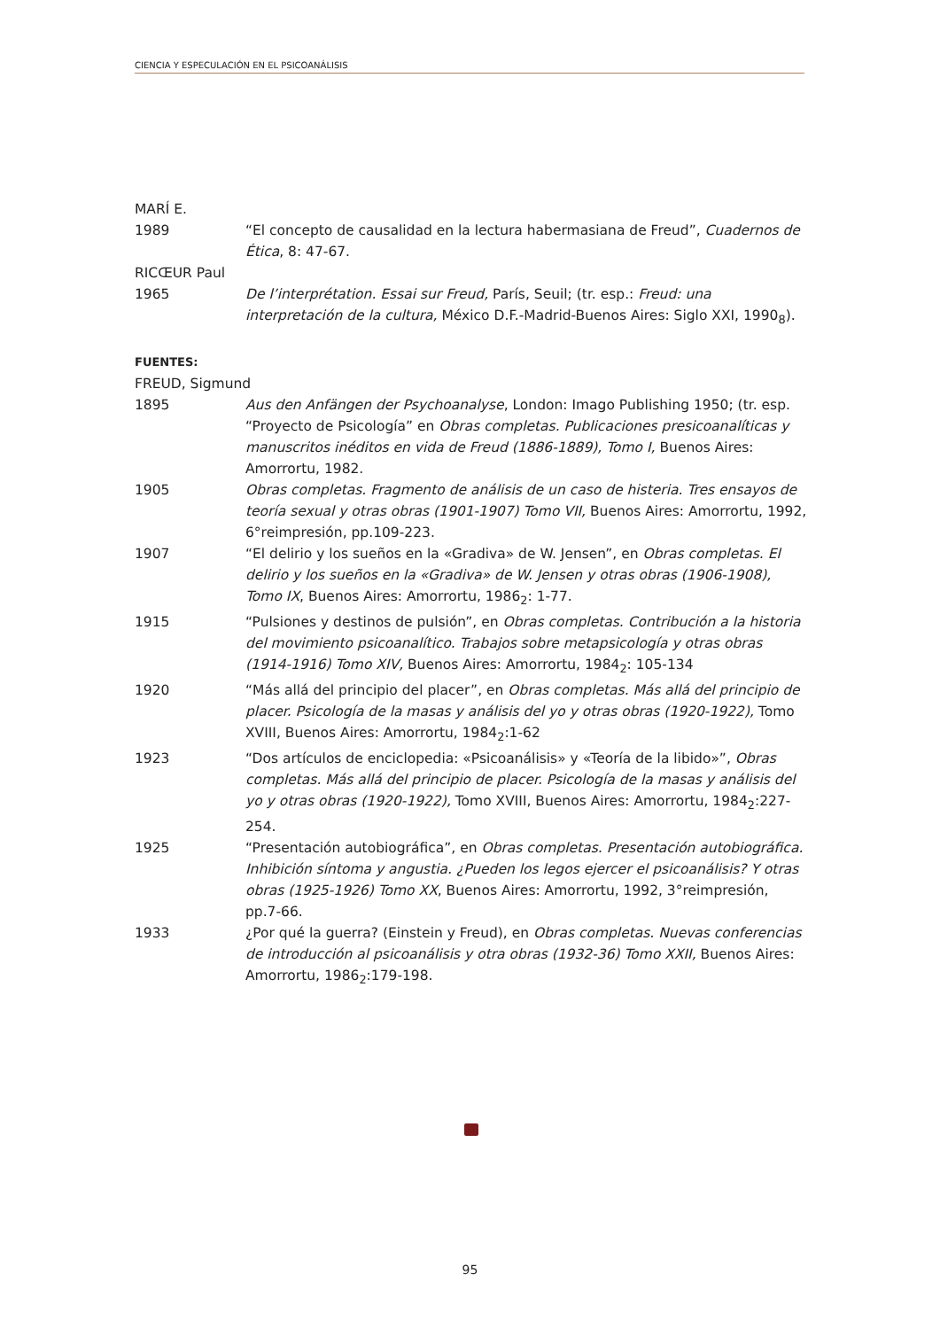CIENCIA Y ESPECULACIÓN EN EL PSICOANÁLISIS
MARÍ E.
1989 “El concepto de causalidad en la lectura habermasiana de Freud”, Cuadernos de Ética, 8: 47-67.
RICŒUR Paul
1965 De l’interprétation. Essai sur Freud, París, Seuil; (tr. esp.: Freud: una interpretación de la cultura, México D.F.-Madrid-Buenos Aires: Siglo XXI, 1990<sub>8</sub>).
FUENTES:
FREUD, Sigmund
1895 Aus den Anfängen der Psychoanalyse, London: Imago Publishing 1950; (tr. esp. “Proyecto de Psicología” en Obras completas. Publicaciones presicoanalíticas y manuscritos inéditos en vida de Freud (1886-1889), Tomo I, Buenos Aires: Amorrortu, 1982.
1905 Obras completas. Fragmento de análisis de un caso de histeria. Tres ensayos de teoría sexual y otras obras (1901-1907) Tomo VII, Buenos Aires: Amorrortu, 1992, 6°reimpresión, pp.109-223.
1907 “El delirio y los sueños en la «Gradiva» de W. Jensen”, en Obras completas. El delirio y los sueños en la «Gradiva» de W. Jensen y otras obras (1906-1908), Tomo IX, Buenos Aires: Amorrortu, 1986<sub>2</sub>: 1-77.
1915 “Pulsiones y destinos de pulsión”, en Obras completas. Contribución a la historia del movimiento psicoanalítico. Trabajos sobre metapsicología y otras obras (1914-1916) Tomo XIV, Buenos Aires: Amorrortu, 1984<sub>2</sub>: 105-134
1920 “Más allá del principio del placer”, en Obras completas. Más allá del principio de placer. Psicología de la masas y análisis del yo y otras obras (1920-1922), Tomo XVIII, Buenos Aires: Amorrortu, 1984<sub>2</sub>:1-62
1923 “Dos artículos de enciclopedia: «Psicoanálisis» y «Teoría de la libido»”, Obras completas. Más allá del principio de placer. Psicología de la masas y análisis del yo y otras obras (1920-1922), Tomo XVIII, Buenos Aires: Amorrortu, 1984<sub>2</sub>:227-254.
1925 “Presentación autobiográfica”, en Obras completas. Presentación autobiográfica. Inhibición síntoma y angustia. ¿Pueden los legos ejercer el psicoanálisis? Y otras obras (1925-1926) Tomo XX, Buenos Aires: Amorrortu, 1992, 3°reimpresión, pp.7-66.
1933 ¿Por qué la guerra? (Einstein y Freud), en Obras completas. Nuevas conferencias de introducción al psicoanálisis y otra obras (1932-36) Tomo XXII, Buenos Aires: Amorrortu, 1986<sub>2</sub>:179-198.
95